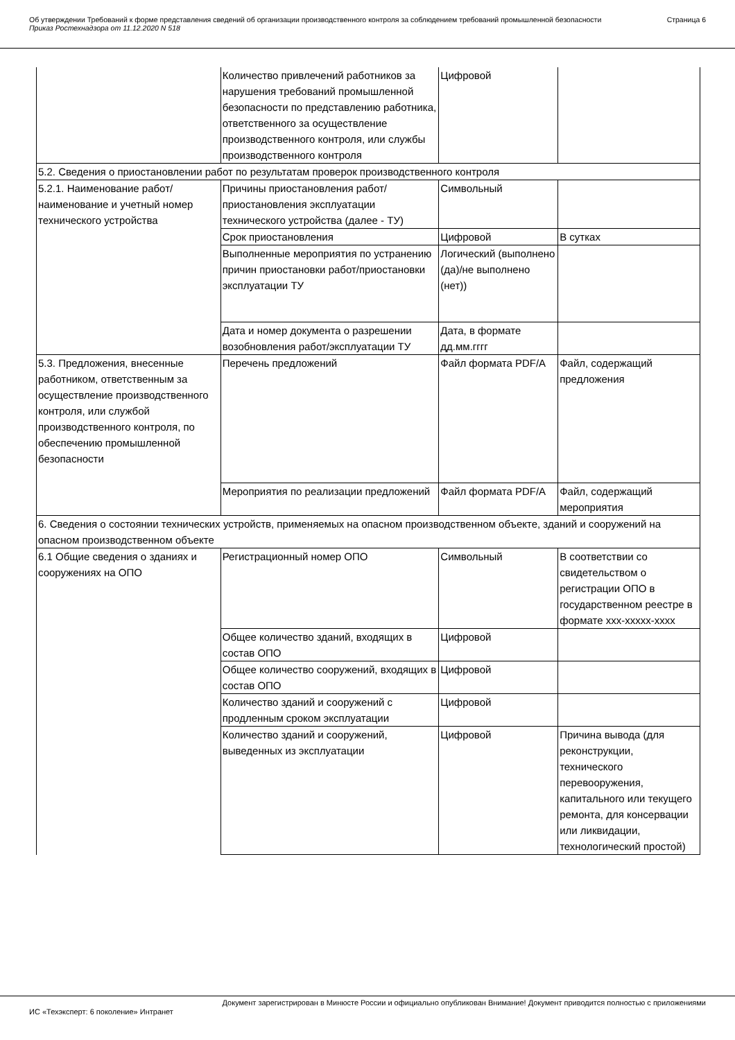Об утверждении Требований к форме представления сведений об организации производственного контроля за соблюдением требований промышленной безопасности
Приказ Ростехнадзора от 11.12.2020 N 518
Страница 6
| | Количество привлечений работников за нарушения требований промышленной безопасности по представлению работника, ответственного за осуществление производственного контроля, или службы производственного контроля | Цифровой | |
| 5.2. Сведения о приостановлении работ по результатам проверок производственного контроля | | | |
| 5.2.1. Наименование работ/наименование и учетный номер технического устройства | Причины приостановления работ/приостановления эксплуатации технического устройства (далее - ТУ) | Символьный | |
| | Срок приостановления | Цифровой | В сутках |
| | Выполненные мероприятия по устранению причин приостановки работ/приостановки эксплуатации ТУ | Логический (выполнено (да)/не выполнено (нет)) | |
| | Дата и номер документа о разрешении возобновления работ/эксплуатации ТУ | Дата, в формате дд.мм.гггг | |
| 5.3. Предложения, внесенные работником, ответственным за осуществление производственного контроля, или службой производственного контроля, по обеспечению промышленной безопасности | Перечень предложений | Файл формата PDF/A | Файл, содержащий предложения |
| | Мероприятия по реализации предложений | Файл формата PDF/A | Файл, содержащий мероприятия |
| 6. Сведения о состоянии технических устройств, применяемых на опасном производственном объекте, зданий и сооружений на опасном производственном объекте | | | |
| 6.1 Общие сведения о зданиях и сооружениях на ОПО | Регистрационный номер ОПО | Символьный | В соответствии со свидетельством о регистрации ОПО в государственном реестре в формате xxx-xxxxx-xxxx |
| | Общее количество зданий, входящих в состав ОПО | Цифровой | |
| | Общее количество сооружений, входящих в состав ОПО | Цифровой | |
| | Количество зданий и сооружений с продленным сроком эксплуатации | Цифровой | |
| | Количество зданий и сооружений, выведенных из эксплуатации | Цифровой | Причина вывода (для реконструкции, технического перевооружения, капитального или текущего ремонта, для консервации или ликвидации, технологический простой) |
Документ зарегистрирован в Минюсте России и официально опубликован Внимание! Документ приводится полностью с приложениями
ИС «Техэксперт: 6 поколение» Интранет